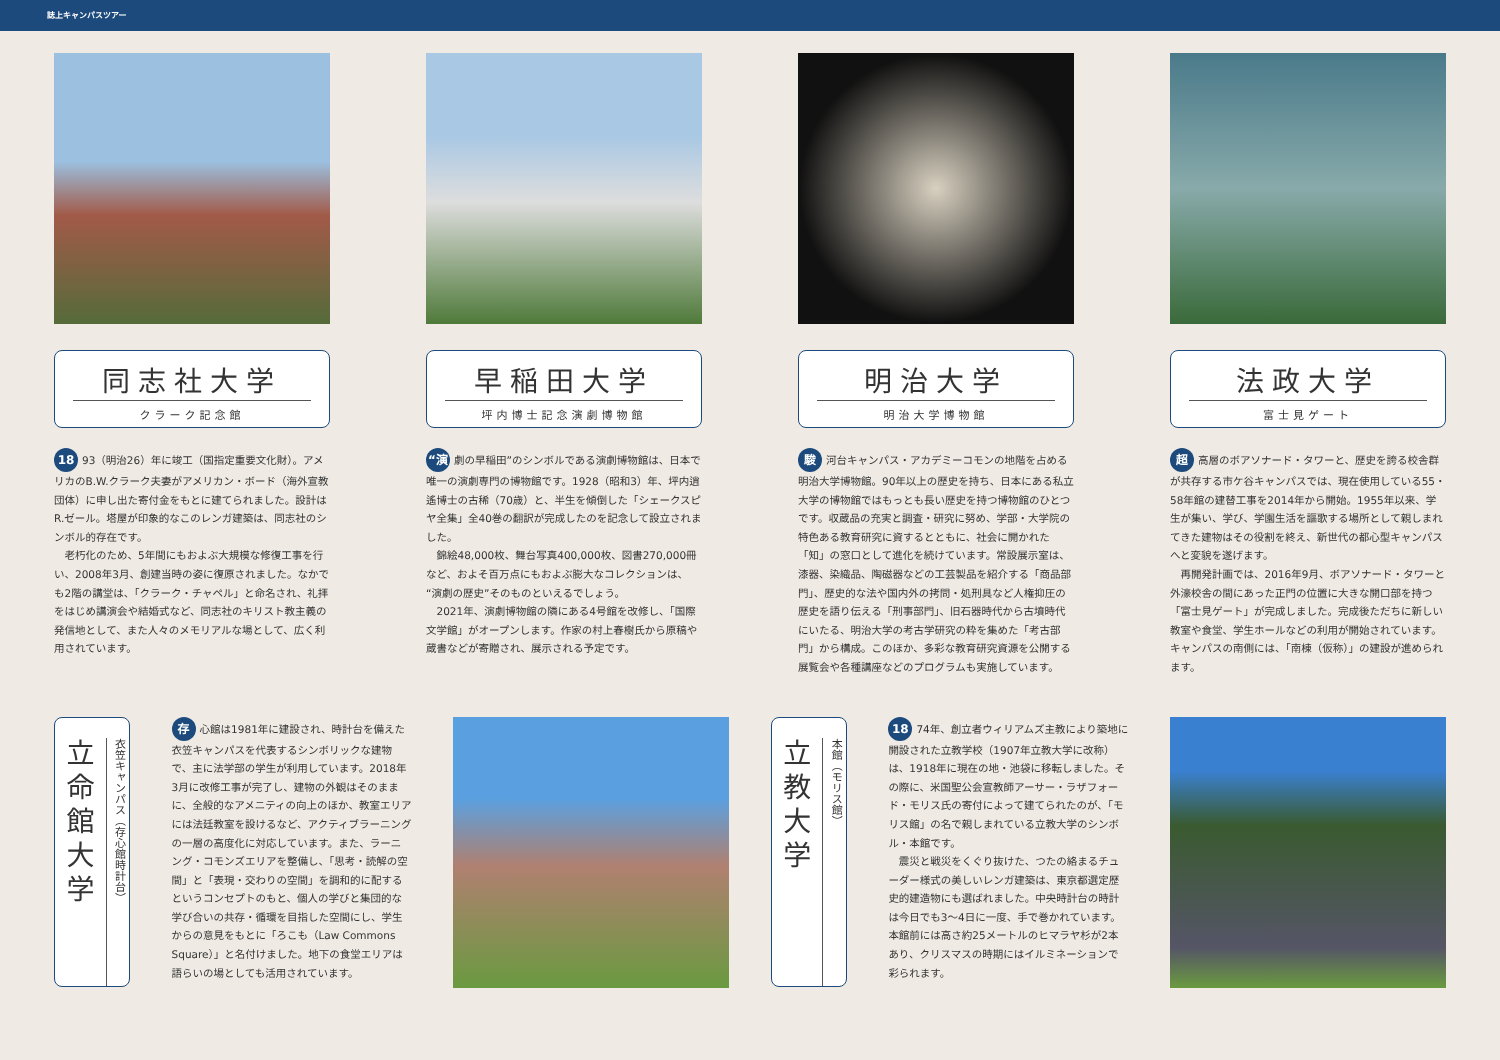誌上キャンパスツアー
同志社大学
クラーク記念館
18 93（明治26）年に竣工（国指定重要文化財）。アメリカのB.W.クラーク夫妻がアメリカン・ボード（海外宣教団体）に申し出た寄付金をもとに建てられました。設計はR.ゼール。塔屋が印象的なこのレンガ建築は、同志社のシンボル的存在です。
　老朽化のため、5年間にもおよぶ大規模な修復工事を行い、2008年3月、創建当時の姿に復原されました。なかでも2階の講堂は、「クラーク・チャペル」と命名され、礼拝をはじめ講演会や結婚式など、同志社のキリスト教主義の発信地として、また人々のメモリアルな場として、広く利用されています。
早稲田大学
坪内博士記念演劇博物館
“演 劇の早稲田”のシンボルである演劇博物館は、日本で唯一の演劇専門の博物館です。1928（昭和3）年、坪内逍遙博士の古稀（70歳）と、半生を傾倒した「シェークスピヤ全集」全40巻の翻訳が完成したのを記念して設立されました。
　錦絵48,000枚、舞台写真400,000枚、図書270,000冊など、およそ百万点にもおよぶ膨大なコレクションは、“演劇の歴史”そのものといえるでしょう。
　2021年、演劇博物館の隣にある4号館を改修し、「国際文学館」がオープンします。作家の村上春樹氏から原稿や蔵書などが寄贈され、展示される予定です。
明治大学
明治大学博物館
駿河台キャンパス・アカデミーコモンの地階を占める明治大学博物館。90年以上の歴史を持ち、日本にある私立大学の博物館ではもっとも長い歴史を持つ博物館のひとつです。収蔵品の充実と調査・研究に努め、学部・大学院の特色ある教育研究に資するとともに、社会に開かれた「知」の窓口として進化を続けています。常設展示室は、漆器、染織品、陶磁器などの工芸製品を紹介する「商品部門」、歴史的な法や国内外の拷問・処刑具など人権抑圧の歴史を語り伝える「刑事部門」、旧石器時代から古墳時代にいたる、明治大学の考古学研究の粋を集めた「考古部門」から構成。このほか、多彩な教育研究資源を公開する展覧会や各種講座などのプログラムも実施しています。
法政大学
富士見ゲート
超高層のボアソナード・タワーと、歴史を誇る校舎群が共存する市ケ谷キャンパスでは、現在使用している55・58年館の建替工事を2014年から開始。1955年以来、学生が集い、学び、学園生活を謳歌する場所として親しまれてきた建物はその役割を終え、新世代の都心型キャンパスへと変貌を遂げます。
　再開発計画では、2016年9月、ボアソナード・タワーと外濠校舎の間にあった正門の位置に大きな開口部を持つ「富士見ゲート」が完成しました。完成後ただちに新しい教室や食堂、学生ホールなどの利用が開始されています。キャンパスの南側には、「南棟（仮称）」の建設が進められます。
立命館大学
衣笠キャンパス（存心館時計台）
存心館は1981年に建設され、時計台を備えた衣笠キャンパスを代表するシンボリックな建物で、主に法学部の学生が利用しています。2018年3月に改修工事が完了し、建物の外観はそのままに、全般的なアメニティの向上のほか、教室エリアには法廷教室を設けるなど、アクティブラーニングの一層の高度化に対応しています。また、ラーニング・コモンズエリアを整備し、「思考・読解の空間」と「表現・交わりの空間」を調和的に配するというコンセプトのもと、個人の学びと集団的な学び合いの共存・循環を目指した空間にし、学生からの意見をもとに「ろこも（Law Commons Square）」と名付けました。地下の食堂エリアは語らいの場としても活用されています。
立教大学
本館（モリス館）
18 74年、創立者ウィリアムズ主教により築地に開設された立教学校（1907年立教大学に改称）は、1918年に現在の地・池袋に移転しました。その際に、米国聖公会宣教師アーサー・ラザフォード・モリス氏の寄付によって建てられたのが、「モリス館」の名で親しまれている立教大学のシンボル・本館です。
　震災と戦災をくぐり抜けた、つたの絡まるチューダー様式の美しいレンガ建築は、東京都選定歴史的建造物にも選ばれました。中央時計台の時計は今日でも3～4日に一度、手で巻かれています。本館前には高さ約25メートルのヒマラヤ杉が2本あり、クリスマスの時期にはイルミネーションで彩られます。